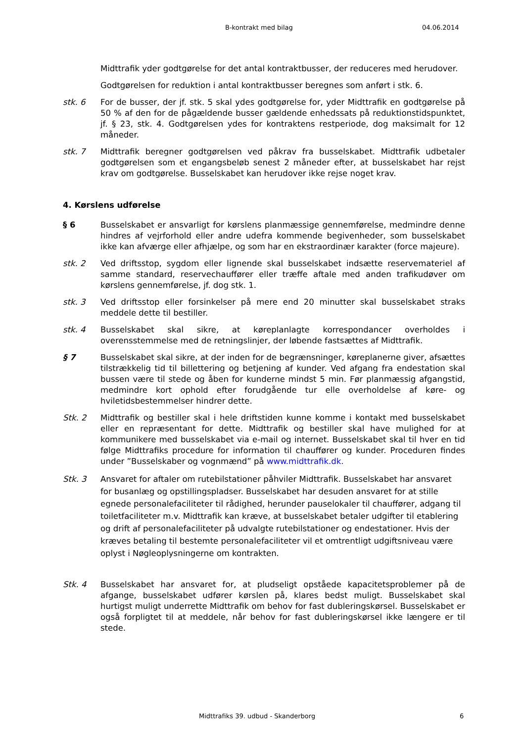B-kontrakt med bilag 04.06.2014
Midttrafik yder godtgørelse for det antal kontraktbusser, der reduceres med herudover.
Godtgørelsen for reduktion i antal kontraktbusser beregnes som anført i stk. 6.
stk. 6 For de busser, der jf. stk. 5 skal ydes godtgørelse for, yder Midttrafik en godtgørelse på 50 % af den for de pågældende busser gældende enhedssats på reduktionstidspunktet, jf. § 23, stk. 4. Godtgørelsen ydes for kontraktens restperiode, dog maksimalt for 12 måneder.
stk. 7 Midttrafik beregner godtgørelsen ved påkrav fra busselskabet. Midttrafik udbetaler godtgørelsen som et engangsbeløb senest 2 måneder efter, at busselskabet har rejst krav om godtgørelse. Busselskabet kan herudover ikke rejse noget krav.
4. Kørslens udførelse
§ 6 Busselskabet er ansvarligt for kørslens planmæssige gennemførelse, medmindre denne hindres af vejrforhold eller andre udefra kommende begivenheder, som busselskabet ikke kan afværge eller afhjælpe, og som har en ekstraordinær karakter (force majeure).
stk. 2 Ved driftsstop, sygdom eller lignende skal busselskabet indsætte reservemateriel af samme standard, reservechauffører eller træffe aftale med anden trafikudøver om kørslens gennemførelse, jf. dog stk. 1.
stk. 3 Ved driftsstop eller forsinkelser på mere end 20 minutter skal busselskabet straks meddele dette til bestiller.
stk. 4 Busselskabet skal sikre, at køreplanlagte korrespondancer overholdes i overensstemmelse med de retningslinjer, der løbende fastsættes af Midttrafik.
§ 7 Busselskabet skal sikre, at der inden for de begrænsninger, køreplanerne giver, afsættes tilstrækkelig tid til billettering og betjening af kunder. Ved afgang fra endestation skal bussen være til stede og åben for kunderne mindst 5 min. Før planmæssig afgangstid, medmindre kort ophold efter forudgående tur elle overholdelse af køre- og hviletidsbestemmelser hindrer dette.
Stk. 2 Midttrafik og bestiller skal i hele driftstiden kunne komme i kontakt med busselskabet eller en repræsentant for dette. Midttrafik og bestiller skal have mulighed for at kommunikere med busselskabet via e-mail og internet. Busselskabet skal til hver en tid følge Midttrafiks procedure for information til chauffører og kunder. Proceduren findes under ”Busselskaber og vognmænd” på www.midttrafik.dk.
Stk. 3 Ansvaret for aftaler om rutebilstationer påhviler Midttrafik. Busselskabet har ansvaret for busanlæg og opstillingspladser. Busselskabet har desuden ansvaret for at stille egnede personalefaciliteter til rådighed, herunder pauselokaler til chauffører, adgang til toiletfaciliteter m.v. Midttrafik kan kræve, at busselskabet betaler udgifter til etablering og drift af personalefaciliteter på udvalgte rutebilstationer og endestationer. Hvis der kræves betaling til bestemte personalefaciliteter vil et omtrentligt udgiftsniveau være oplyst i Nøgleoplysningerne om kontrakten.
Stk. 4 Busselskabet har ansvaret for, at pludseligt opståede kapacitetsproblemer på de afgange, busselskabet udfører kørslen på, klares bedst muligt. Busselskabet skal hurtigst muligt underrette Midttrafik om behov for fast dubleringskørsel. Busselskabet er også forpligtet til at meddele, når behov for fast dubleringskørsel ikke længere er til stede.
Midttrafiks 39. udbud - Skanderborg 6